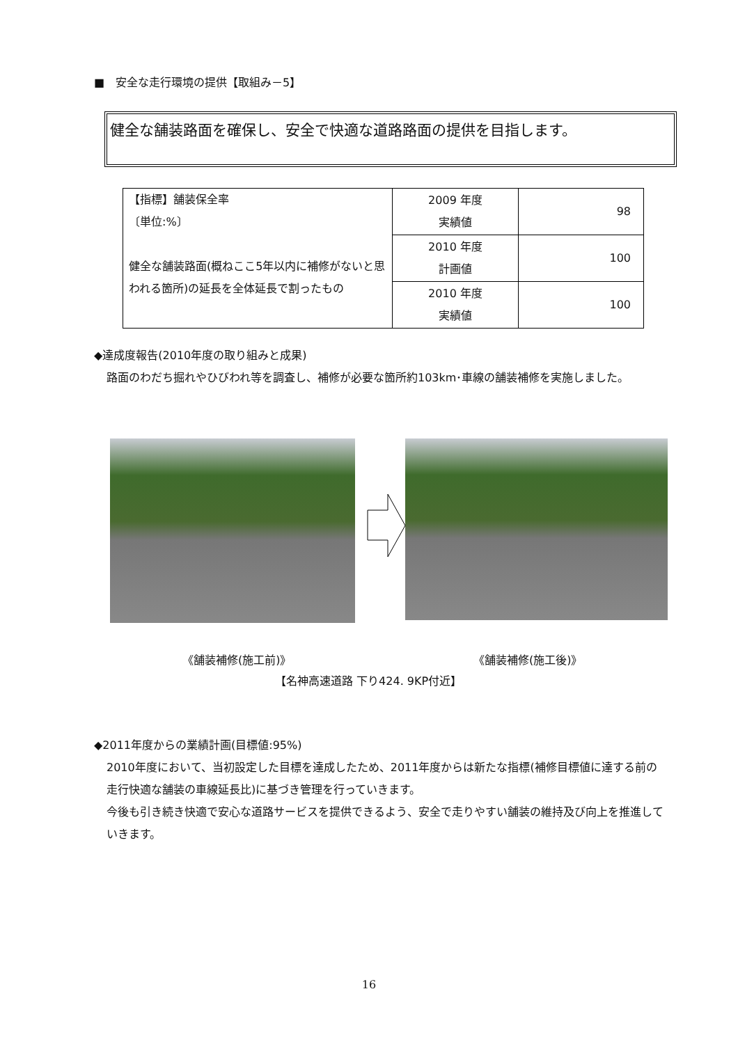■　安全な走行環境の提供【取組み－5】
健全な舗装路面を確保し、安全で快適な道路路面の提供を目指します。
| 【指標】舗装保全率 〔単位:%〕 健全な舗装路面(概ねここ5年以内に補修がないと思われる箇所)の延長を全体延長で割ったもの | 2009 年度 実績値 | 98 |
| | 2010 年度 計画値 | 100 |
| | 2010 年度 実績値 | 100 |
◆達成度報告(2010年度の取り組みと成果)
路面のわだち掘れやひびわれ等を調査し、補修が必要な箇所約103km･車線の舗装補修を実施しました。
《舗装補修(施工前)》 《舗装補修(施工後)》
【名神高速道路 下り424. 9KP付近】
◆2011年度からの業績計画(目標値:95%)
2010年度において、当初設定した目標を達成したため、2011年度からは新たな指標(補修目標値に達する前の走行快適な舗装の車線延長比)に基づき管理を行っていきます。
今後も引き続き快適で安心な道路サービスを提供できるよう、安全で走りやすい舗装の維持及び向上を推進していきます。
16